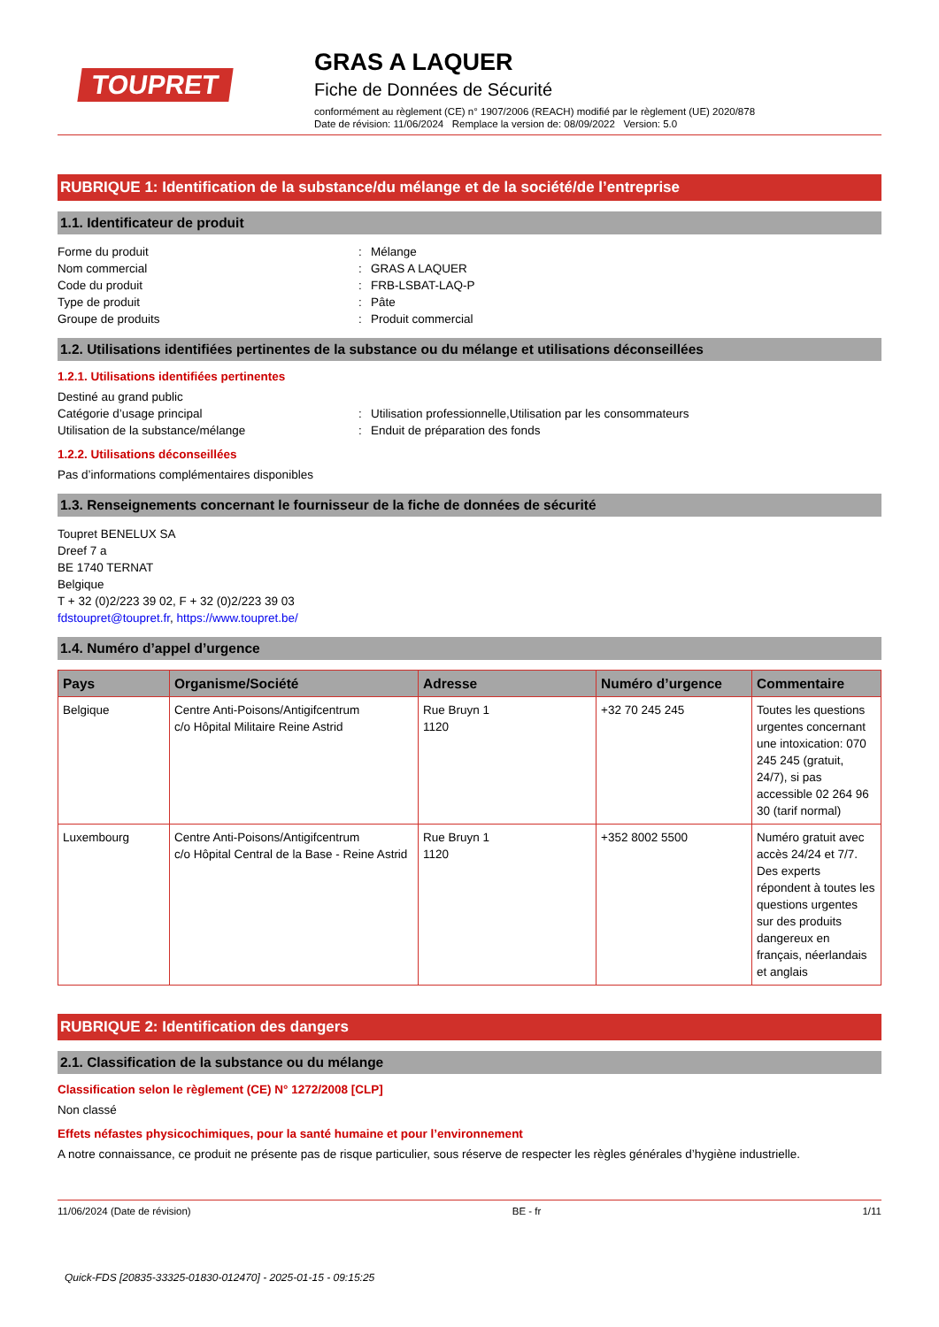TOUPRET
GRAS A LAQUER
Fiche de Données de Sécurité
conformément au règlement (CE) n° 1907/2006 (REACH) modifié par le règlement (UE) 2020/878
Date de révision: 11/06/2024 Remplace la version de: 08/09/2022 Version: 5.0
RUBRIQUE 1: Identification de la substance/du mélange et de la société/de l’entreprise
1.1. Identificateur de produit
Forme du produit: Mélange
Nom commercial: GRAS A LAQUER
Code du produit: FRB-LSBAT-LAQ-P
Type de produit: Pâte
Groupe de produits: Produit commercial
1.2. Utilisations identifiées pertinentes de la substance ou du mélange et utilisations déconseillées
1.2.1. Utilisations identifiées pertinentes
Destiné au grand public
Catégorie d’usage principal: Utilisation professionnelle,Utilisation par les consommateurs
Utilisation de la substance/mélange: Enduit de préparation des fonds
1.2.2. Utilisations déconseillées
Pas d’informations complémentaires disponibles
1.3. Renseignements concernant le fournisseur de la fiche de données de sécurité
Toupret BENELUX SA
Dreef 7 a
BE 1740 TERNAT
Belgique
T + 32 (0)2/223 39 02, F + 32 (0)2/223 39 03
fdstoupret@toupret.fr, https://www.toupret.be/
1.4. Numéro d’appel d’urgence
| Pays | Organisme/Société | Adresse | Numéro d’urgence | Commentaire |
| --- | --- | --- | --- | --- |
| Belgique | Centre Anti-Poisons/Antigifcentrum c/o Hôpital Militaire Reine Astrid | Rue Bruyn 1 1120 | +32 70 245 245 | Toutes les questions urgentes concernant une intoxication: 070 245 245 (gratuit, 24/7), si pas accessible 02 264 96 30 (tarif normal) |
| Luxembourg | Centre Anti-Poisons/Antigifcentrum c/o Hôpital Central de la Base - Reine Astrid | Rue Bruyn 1 1120 | +352 8002 5500 | Numéro gratuit avec accès 24/24 et 7/7. Des experts répondent à toutes les questions urgentes sur des produits dangereux en français, néerlandais et anglais |
RUBRIQUE 2: Identification des dangers
2.1. Classification de la substance ou du mélange
Classification selon le règlement (CE) N° 1272/2008 [CLP]
Non classé
Effets néfastes physicochimiques, pour la santé humaine et pour l’environnement
A notre connaissance, ce produit ne présente pas de risque particulier, sous réserve de respecter les règles générales d’hygiène industrielle.
11/06/2024 (Date de révision) BE - fr 1/11
Quick-FDS [20835-33325-01830-012470] - 2025-01-15 - 09:15:25